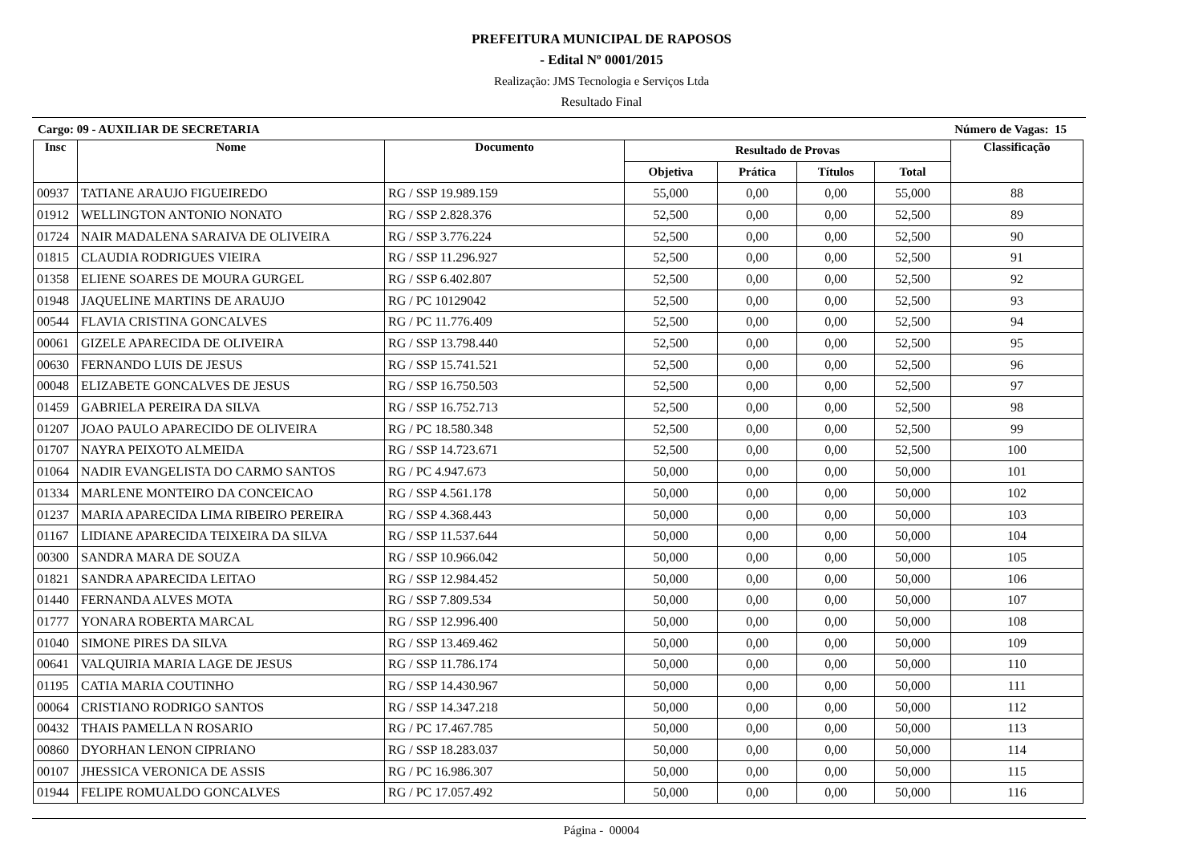PREFEITURA MUNICIPAL DE RAPOSOS
- Edital Nº 0001/2015
Realização: JMS Tecnologia e Serviços Ltda
Resultado Final
Cargo: 09 - AUXILIAR DE SECRETARIA Número de Vagas: 15
| Insc | Nome | Documento | Resultado de Provas | | | | Classificação |
| --- | --- | --- | --- | --- | --- | --- | --- |
| | | | Objetiva | Prática | Títulos | Total | |
| 00937 | TATIANE ARAUJO FIGUEIREDO | RG / SSP 19.989.159 | 55,000 | 0,00 | 0,00 | 55,000 | 88 |
| 01912 | WELLINGTON ANTONIO NONATO | RG / SSP 2.828.376 | 52,500 | 0,00 | 0,00 | 52,500 | 89 |
| 01724 | NAIR MADALENA SARAIVA DE OLIVEIRA | RG / SSP 3.776.224 | 52,500 | 0,00 | 0,00 | 52,500 | 90 |
| 01815 | CLAUDIA RODRIGUES VIEIRA | RG / SSP 11.296.927 | 52,500 | 0,00 | 0,00 | 52,500 | 91 |
| 01358 | ELIENE SOARES DE MOURA GURGEL | RG / SSP 6.402.807 | 52,500 | 0,00 | 0,00 | 52,500 | 92 |
| 01948 | JAQUELINE MARTINS DE ARAUJO | RG / PC 10129042 | 52,500 | 0,00 | 0,00 | 52,500 | 93 |
| 00544 | FLAVIA CRISTINA GONCALVES | RG / PC 11.776.409 | 52,500 | 0,00 | 0,00 | 52,500 | 94 |
| 00061 | GIZELE APARECIDA DE OLIVEIRA | RG / SSP 13.798.440 | 52,500 | 0,00 | 0,00 | 52,500 | 95 |
| 00630 | FERNANDO LUIS DE JESUS | RG / SSP 15.741.521 | 52,500 | 0,00 | 0,00 | 52,500 | 96 |
| 00048 | ELIZABETE GONCALVES DE JESUS | RG / SSP 16.750.503 | 52,500 | 0,00 | 0,00 | 52,500 | 97 |
| 01459 | GABRIELA PEREIRA DA SILVA | RG / SSP 16.752.713 | 52,500 | 0,00 | 0,00 | 52,500 | 98 |
| 01207 | JOAO PAULO APARECIDO DE OLIVEIRA | RG / PC 18.580.348 | 52,500 | 0,00 | 0,00 | 52,500 | 99 |
| 01707 | NAYRA PEIXOTO ALMEIDA | RG / SSP 14.723.671 | 52,500 | 0,00 | 0,00 | 52,500 | 100 |
| 01064 | NADIR EVANGELISTA DO CARMO SANTOS | RG / PC 4.947.673 | 50,000 | 0,00 | 0,00 | 50,000 | 101 |
| 01334 | MARLENE MONTEIRO DA CONCEICAO | RG / SSP 4.561.178 | 50,000 | 0,00 | 0,00 | 50,000 | 102 |
| 01237 | MARIA APARECIDA LIMA RIBEIRO PEREIRA | RG / SSP 4.368.443 | 50,000 | 0,00 | 0,00 | 50,000 | 103 |
| 01167 | LIDIANE APARECIDA TEIXEIRA DA SILVA | RG / SSP 11.537.644 | 50,000 | 0,00 | 0,00 | 50,000 | 104 |
| 00300 | SANDRA MARA DE SOUZA | RG / SSP 10.966.042 | 50,000 | 0,00 | 0,00 | 50,000 | 105 |
| 01821 | SANDRA APARECIDA LEITAO | RG / SSP 12.984.452 | 50,000 | 0,00 | 0,00 | 50,000 | 106 |
| 01440 | FERNANDA ALVES MOTA | RG / SSP 7.809.534 | 50,000 | 0,00 | 0,00 | 50,000 | 107 |
| 01777 | YONARA ROBERTA MARCAL | RG / SSP 12.996.400 | 50,000 | 0,00 | 0,00 | 50,000 | 108 |
| 01040 | SIMONE PIRES DA SILVA | RG / SSP 13.469.462 | 50,000 | 0,00 | 0,00 | 50,000 | 109 |
| 00641 | VALQUIRIA MARIA LAGE DE JESUS | RG / SSP 11.786.174 | 50,000 | 0,00 | 0,00 | 50,000 | 110 |
| 01195 | CATIA MARIA COUTINHO | RG / SSP 14.430.967 | 50,000 | 0,00 | 0,00 | 50,000 | 111 |
| 00064 | CRISTIANO RODRIGO SANTOS | RG / SSP 14.347.218 | 50,000 | 0,00 | 0,00 | 50,000 | 112 |
| 00432 | THAIS PAMELLA N ROSARIO | RG / PC 17.467.785 | 50,000 | 0,00 | 0,00 | 50,000 | 113 |
| 00860 | DYORHAN LENON CIPRIANO | RG / SSP 18.283.037 | 50,000 | 0,00 | 0,00 | 50,000 | 114 |
| 00107 | JHESSICA VERONICA DE ASSIS | RG / PC 16.986.307 | 50,000 | 0,00 | 0,00 | 50,000 | 115 |
| 01944 | FELIPE ROMUALDO GONCALVES | RG / PC 17.057.492 | 50,000 | 0,00 | 0,00 | 50,000 | 116 |
Página - 00004